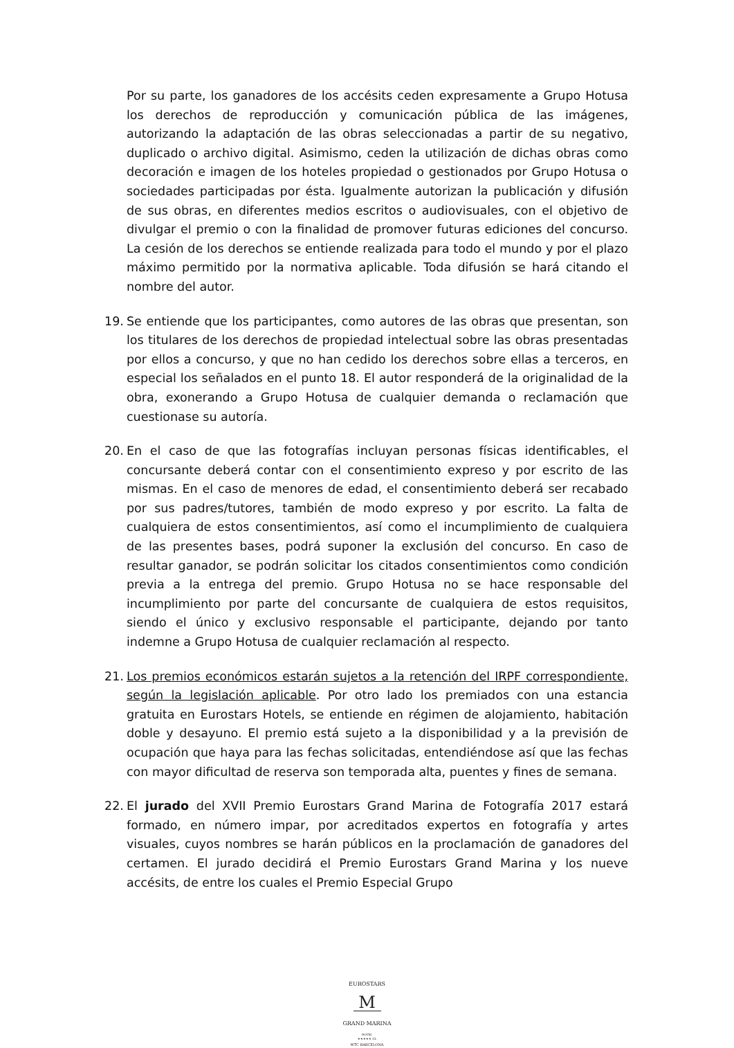Por su parte, los ganadores de los accésits ceden expresamente a Grupo Hotusa los derechos de reproducción y comunicación pública de las imágenes, autorizando la adaptación de las obras seleccionadas a partir de su negativo, duplicado o archivo digital. Asimismo, ceden la utilización de dichas obras como decoración e imagen de los hoteles propiedad o gestionados por Grupo Hotusa o sociedades participadas por ésta. Igualmente autorizan la publicación y difusión de sus obras, en diferentes medios escritos o audiovisuales, con el objetivo de divulgar el premio o con la finalidad de promover futuras ediciones del concurso. La cesión de los derechos se entiende realizada para todo el mundo y por el plazo máximo permitido por la normativa aplicable. Toda difusión se hará citando el nombre del autor.
19. Se entiende que los participantes, como autores de las obras que presentan, son los titulares de los derechos de propiedad intelectual sobre las obras presentadas por ellos a concurso, y que no han cedido los derechos sobre ellas a terceros, en especial los señalados en el punto 18. El autor responderá de la originalidad de la obra, exonerando a Grupo Hotusa de cualquier demanda o reclamación que cuestionase su autoría.
20. En el caso de que las fotografías incluyan personas físicas identificables, el concursante deberá contar con el consentimiento expreso y por escrito de las mismas. En el caso de menores de edad, el consentimiento deberá ser recabado por sus padres/tutores, también de modo expreso y por escrito. La falta de cualquiera de estos consentimientos, así como el incumplimiento de cualquiera de las presentes bases, podrá suponer la exclusión del concurso. En caso de resultar ganador, se podrán solicitar los citados consentimientos como condición previa a la entrega del premio. Grupo Hotusa no se hace responsable del incumplimiento por parte del concursante de cualquiera de estos requisitos, siendo el único y exclusivo responsable el participante, dejando por tanto indemne a Grupo Hotusa de cualquier reclamación al respecto.
21. Los premios económicos estarán sujetos a la retención del IRPF correspondiente, según la legislación aplicable. Por otro lado los premiados con una estancia gratuita en Eurostars Hotels, se entiende en régimen de alojamiento, habitación doble y desayuno. El premio está sujeto a la disponibilidad y a la previsión de ocupación que haya para las fechas solicitadas, entendiéndose así que las fechas con mayor dificultad de reserva son temporada alta, puentes y fines de semana.
22. El jurado del XVII Premio Eurostars Grand Marina de Fotografía 2017 estará formado, en número impar, por acreditados expertos en fotografía y artes visuales, cuyos nombres se harán públicos en la proclamación de ganadores del certamen. El jurado decidirá el Premio Eurostars Grand Marina y los nueve accésits, de entre los cuales el Premio Especial Grupo
EUROSTARS
M
GRAND MARINA
HOTEL
★★★★★ GL
WTC BARCELONA